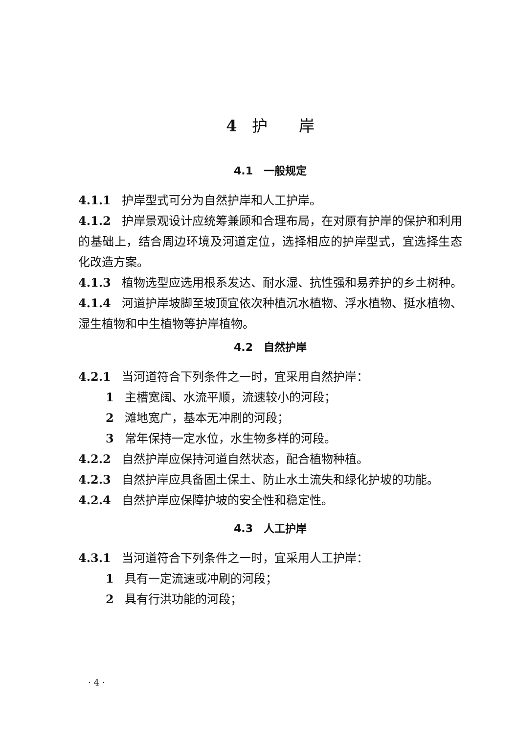4 护　　岸
4.1　一般规定
4.1.1 护岸型式可分为自然护岸和人工护岸。
4.1.2 护岸景观设计应统筹兼顾和合理布局，在对原有护岸的保护和利用的基础上，结合周边环境及河道定位，选择相应的护岸型式，宜选择生态化改造方案。
4.1.3 植物选型应选用根系发达、耐水湿、抗性强和易养护的乡土树种。
4.1.4 河道护岸坡脚至坡顶宜依次种植沉水植物、浮水植物、挺水植物、湿生植物和中生植物等护岸植物。
4.2　自然护岸
4.2.1 当河道符合下列条件之一时，宜采用自然护岸：
1 主槽宽阔、水流平顺，流速较小的河段；
2 滩地宽广，基本无冲刷的河段；
3 常年保持一定水位，水生物多样的河段。
4.2.2 自然护岸应保持河道自然状态，配合植物种植。
4.2.3 自然护岸应具备固土保土、防止水土流失和绿化护坡的功能。
4.2.4 自然护岸应保障护坡的安全性和稳定性。
4.3　人工护岸
4.3.1 当河道符合下列条件之一时，宜采用人工护岸：
1 具有一定流速或冲刷的河段；
2 具有行洪功能的河段；
· 4 ·